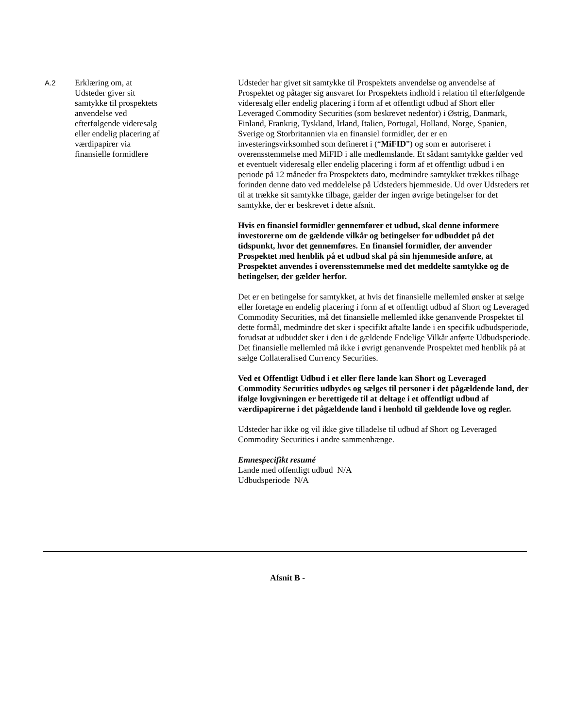| A.2 | Erklæring om, at Udsteder giver sit samtykke til prospektets anvendelse ved efterfølgende videresalg eller endelig placering af værdipapirer via finansielle formidlere | Udsteder har givet sit samtykke til Prospektets anvendelse og anvendelse af Prospektet og påtager sig ansvaret for Prospektets indhold i relation til efterfølgende videresalg eller endelig placering i form af et offentligt udbud af Short eller Leveraged Commodity Securities (som beskrevet nedenfor) i Østrig, Danmark, Finland, Frankrig, Tyskland, Irland, Italien, Portugal, Holland, Norge, Spanien, Sverige og Storbritannien via en finansiel formidler, der er en investeringsvirksomhed som defineret i (“ MiFID ”) og som er autoriseret i overensstemmelse med MiFID i alle medlemslande. Et sådant samtykke gælder ved et eventuelt videresalg eller endelig placering i form af et offentligt udbud i en periode på 12 måneder fra Prospektets dato, medmindre samtykket trækkes tilbage forinden denne dato ved meddelelse på Udsteders hjemmeside. Ud over Udsteders ret til at trække sit samtykke tilbage, gælder der ingen øvrige betingelser for det samtykke, der er beskrevet i dette afsnit. Hvis en finansiel formidler gennemfører et udbud, skal denne informere investorerne om de gældende vilkår og betingelser for udbuddet på det tidspunkt, hvor det gennemføres. En finansiel formidler, der anvender Prospektet med henblik på et udbud skal på sin hjemmeside anføre, at Prospektet anvendes i overensstemmelse med det meddelte samtykke og de betingelser, der gælder herfor. Det er en betingelse for samtykket, at hvis det finansielle mellemled ønsker at sælge eller foretage en endelig placering i form af et offentligt udbud af Short og Leveraged Commodity Securities, må det finansielle mellemled ikke genanvende Prospektet til dette formål, medmindre det sker i specifikt aftalte lande i en specifik udbudsperiode, forudsat at udbuddet sker i den i de gældende Endelige Vilkår anførte Udbudsperiode. Det finansielle mellemled må ikke i øvrigt genanvende Prospektet med henblik på at sælge Collateralised Currency Securities. Ved et Offentligt Udbud i et eller flere lande kan Short og Leveraged Commodity Securities udbydes og sælges til personer i det pågældende land, der ifølge lovgivningen er berettigede til at deltage i et offentligt udbud af værdipapirerne i det pågældende land i henhold til gældende love og regler. Udsteder har ikke og vil ikke give tilladelse til udbud af Short og Leveraged Commodity Securities i andre sammenhænge. Emnespecifikt resumé Lande med offentligt udbud N/A Udbudsperiode N/A |
Afsnit B -